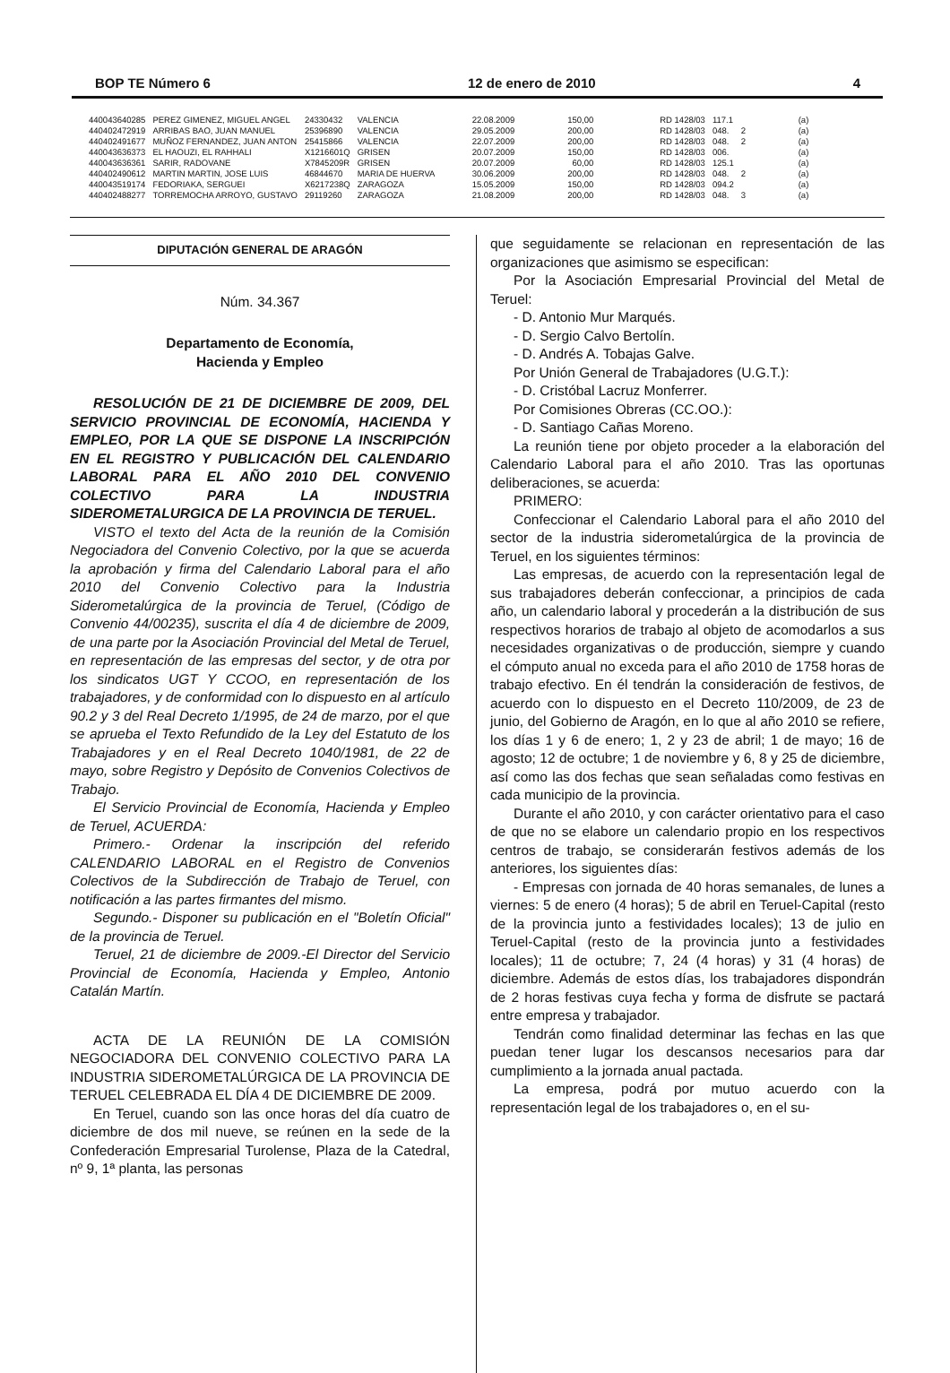BOP TE Número 6 12 de enero de 2010 4
| 440043640285 | PEREZ GIMENEZ, MIGUEL ANGEL | 24330432 | VALENCIA | 22.08.2009 | 150,00 | RD 1428/03 | 117.1 | | (a) |
| 440402472919 | ARRIBAS BAO, JUAN MANUEL | 25396890 | VALENCIA | 29.05.2009 | 200,00 | RD 1428/03 | 048. | 2 | (a) |
| 440402491677 | MUÑOZ FERNANDEZ, JUAN ANTON | 25415866 | VALENCIA | 22.07.2009 | 200,00 | RD 1428/03 | 048. | 2 | (a) |
| 440043636373 | EL HAOUZI, EL RAHHALI | X1216601Q | GRISEN | 20.07.2009 | 150,00 | RD 1428/03 | 006. | | (a) |
| 440043636361 | SARIR, RADOVANE | X7845209R | GRISEN | 20.07.2009 | 60,00 | RD 1428/03 | 125.1 | | (a) |
| 440402490612 | MARTIN MARTIN, JOSE LUIS | 46844670 | MARIA DE HUERVA | 30.06.2009 | 200,00 | RD 1428/03 | 048. | 2 | (a) |
| 440043519174 | FEDORIAKA, SERGUEI | X6217238Q | ZARAGOZA | 15.05.2009 | 150,00 | RD 1428/03 | 094.2 | | (a) |
| 440402488277 | TORREMOCHA ARROYO, GUSTAVO | 29119260 | ZARAGOZA | 21.08.2009 | 200,00 | RD 1428/03 | 048. | 3 | (a) |
DIPUTACIÓN GENERAL DE ARAGÓN
Núm. 34.367
Departamento de Economía,
Hacienda y Empleo
RESOLUCIÓN DE 21 DE DICIEMBRE DE 2009, DEL SERVICIO PROVINCIAL DE ECONOMÍA, HACIENDA Y EMPLEO, POR LA QUE SE DISPONE LA INSCRIPCIÓN EN EL REGISTRO Y PUBLICACIÓN DEL CALENDARIO LABORAL PARA EL AÑO 2010 DEL CONVENIO COLECTIVO PARA LA INDUSTRIA SIDEROMETALURGICA DE LA PROVINCIA DE TERUEL.
VISTO el texto del Acta de la reunión de la Comisión Negociadora del Convenio Colectivo, por la que se acuerda la aprobación y firma del Calendario Laboral para el año 2010 del Convenio Colectivo para la Industria Siderometalúrgica de la provincia de Teruel, (Código de Convenio 44/00235), suscrita el día 4 de diciembre de 2009, de una parte por la Asociación Provincial del Metal de Teruel, en representación de las empresas del sector, y de otra por los sindicatos UGT Y CCOO, en representación de los trabajadores, y de conformidad con lo dispuesto en al artículo 90.2 y 3 del Real Decreto 1/1995, de 24 de marzo, por el que se aprueba el Texto Refundido de la Ley del Estatuto de los Trabajadores y en el Real Decreto 1040/1981, de 22 de mayo, sobre Registro y Depósito de Convenios Colectivos de Trabajo.
El Servicio Provincial de Economía, Hacienda y Empleo de Teruel, ACUERDA:
Primero.- Ordenar la inscripción del referido CALENDARIO LABORAL en el Registro de Convenios Colectivos de la Subdirección de Trabajo de Teruel, con notificación a las partes firmantes del mismo.
Segundo.- Disponer su publicación en el "Boletín Oficial" de la provincia de Teruel.
Teruel, 21 de diciembre de 2009.-El Director del Servicio Provincial de Economía, Hacienda y Empleo, Antonio Catalán Martín.
ACTA DE LA REUNIÓN DE LA COMISIÓN NEGOCIADORA DEL CONVENIO COLECTIVO PARA LA INDUSTRIA SIDEROMETALÚRGICA DE LA PROVINCIA DE TERUEL CELEBRADA EL DÍA 4 DE DICIEMBRE DE 2009.
En Teruel, cuando son las once horas del día cuatro de diciembre de dos mil nueve, se reúnen en la sede de la Confederación Empresarial Turolense, Plaza de la Catedral, nº 9, 1ª planta, las personas
que seguidamente se relacionan en representación de las organizaciones que asimismo se especifican:
Por la Asociación Empresarial Provincial del Metal de Teruel:
- D. Antonio Mur Marqués.
- D. Sergio Calvo Bertolín.
- D. Andrés A. Tobajas Galve.
Por Unión General de Trabajadores (U.G.T.):
- D. Cristóbal Lacruz Monferrer.
Por Comisiones Obreras (CC.OO.):
- D. Santiago Cañas Moreno.
La reunión tiene por objeto proceder a la elaboración del Calendario Laboral para el año 2010. Tras las oportunas deliberaciones, se acuerda:
PRIMERO:
Confeccionar el Calendario Laboral para el año 2010 del sector de la industria siderometalúrgica de la provincia de Teruel, en los siguientes términos:
Las empresas, de acuerdo con la representación legal de sus trabajadores deberán confeccionar, a principios de cada año, un calendario laboral y procederán a la distribución de sus respectivos horarios de trabajo al objeto de acomodarlos a sus necesidades organizativas o de producción, siempre y cuando el cómputo anual no exceda para el año 2010 de 1758 horas de trabajo efectivo. En él tendrán la consideración de festivos, de acuerdo con lo dispuesto en el Decreto 110/2009, de 23 de junio, del Gobierno de Aragón, en lo que al año 2010 se refiere, los días 1 y 6 de enero; 1, 2 y 23 de abril; 1 de mayo; 16 de agosto; 12 de octubre; 1 de noviembre y 6, 8 y 25 de diciembre, así como las dos fechas que sean señaladas como festivas en cada municipio de la provincia.
Durante el año 2010, y con carácter orientativo para el caso de que no se elabore un calendario propio en los respectivos centros de trabajo, se considerarán festivos además de los anteriores, los siguientes días:
- Empresas con jornada de 40 horas semanales, de lunes a viernes: 5 de enero (4 horas); 5 de abril en Teruel-Capital (resto de la provincia junto a festividades locales); 13 de julio en Teruel-Capital (resto de la provincia junto a festividades locales); 11 de octubre; 7, 24 (4 horas) y 31 (4 horas) de diciembre. Además de estos días, los trabajadores dispondrán de 2 horas festivas cuya fecha y forma de disfrute se pactará entre empresa y trabajador.
Tendrán como finalidad determinar las fechas en las que puedan tener lugar los descansos necesarios para dar cumplimiento a la jornada anual pactada.
La empresa, podrá por mutuo acuerdo con la representación legal de los trabajadores o, en el su-